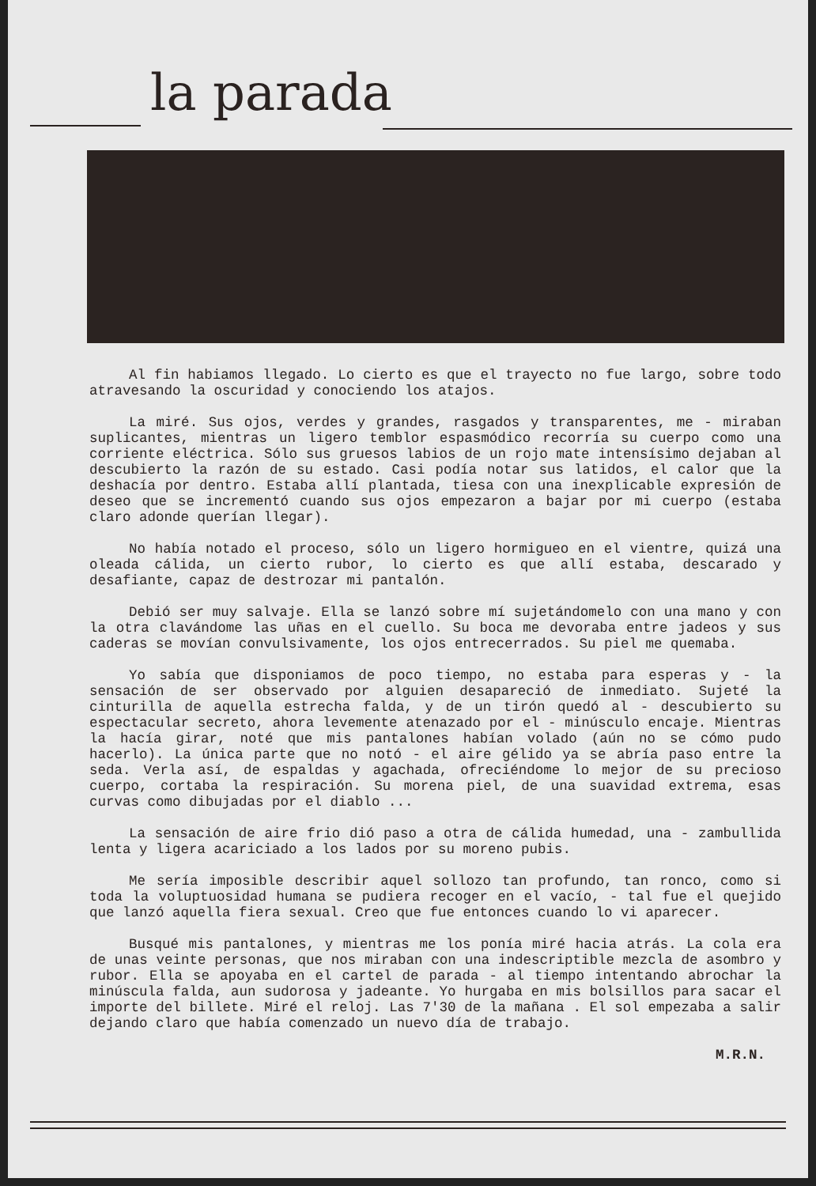la parada
Al fin habiamos llegado. Lo cierto es que el trayecto no fue largo, sobre todo atravesando la oscuridad y conociendo los atajos.
La miré. Sus ojos, verdes y grandes, rasgados y transparentes, me - miraban suplicantes, mientras un ligero temblor espasmódico recorría su cuerpo como una corriente eléctrica. Sólo sus gruesos labios de un rojo mate intensísimo dejaban al descubierto la razón de su estado. Casi podía notar sus latidos, el calor que la deshacía por dentro. Estaba allí plantada, tiesa con una inexplicable expresión de deseo que se incrementó cuando sus ojos empezaron a bajar por mi cuerpo (estaba claro adonde querían llegar).
No había notado el proceso, sólo un ligero hormigueo en el vientre, quizá una oleada cálida, un cierto rubor, lo cierto es que allí estaba, descarado y desafiante, capaz de destrozar mi pantalón.
Debió ser muy salvaje. Ella se lanzó sobre mí sujetándomelo con una mano y con la otra clavándome las uñas en el cuello. Su boca me devoraba entre jadeos y sus caderas se movían convulsivamente, los ojos entrecerrados. Su piel me quemaba.
Yo sabía que disponiamos de poco tiempo, no estaba para esperas y - la sensación de ser observado por alguien desapareció de inmediato. Sujeté la cinturilla de aquella estrecha falda, y de un tirón quedó al - descubierto su espectacular secreto, ahora levemente atenazado por el - minúsculo encaje. Mientras la hacía girar, noté que mis pantalones habían volado (aún no se cómo pudo hacerlo). La única parte que no notó - el aire gélido ya se abría paso entre la seda. Verla así, de espaldas y agachada, ofreciéndome lo mejor de su precioso cuerpo, cortaba la respiración. Su morena piel, de una suavidad extrema, esas curvas como dibujadas por el diablo ...
La sensación de aire frio dió paso a otra de cálida humedad, una - zambullida lenta y ligera acariciado a los lados por su moreno pubis.
Me sería imposible describir aquel sollozo tan profundo, tan ronco, como si toda la voluptuosidad humana se pudiera recoger en el vacío, - tal fue el quejido que lanzó aquella fiera sexual. Creo que fue entonces cuando lo vi aparecer.
Busqué mis pantalones, y mientras me los ponía miré hacia atrás. La cola era de unas veinte personas, que nos miraban con una indescriptible mezcla de asombro y rubor. Ella se apoyaba en el cartel de parada - al tiempo intentando abrochar la minúscula falda, aun sudorosa y jadeante. Yo hurgaba en mis bolsillos para sacar el importe del billete. Miré el reloj. Las 7'30 de la mañana . El sol empezaba a salir dejando claro que había comenzado un nuevo día de trabajo.
M.R.N.